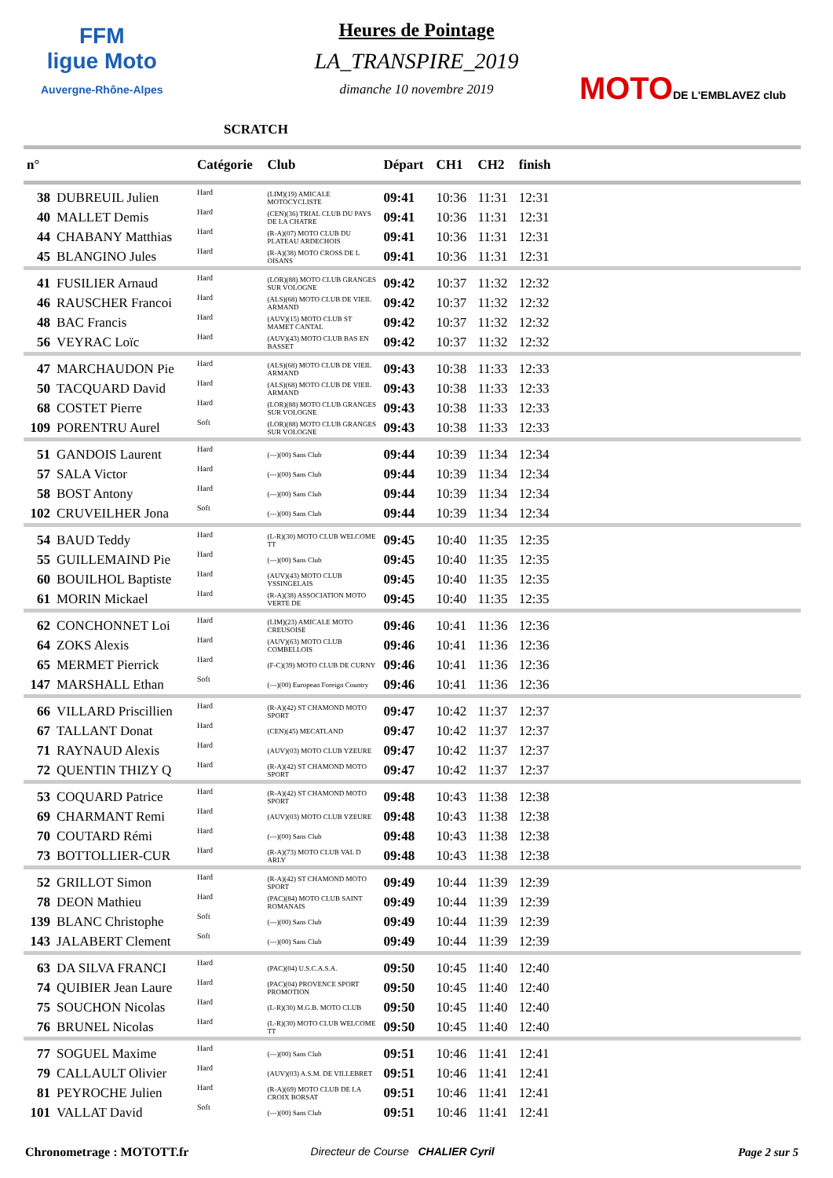FFM
ligue Moto
Auvergne-Rhône-Alpes
Heures de Pointage
LA_TRANSPIRE_2019
dimanche 10 novembre 2019
SCRATCH
MOTODE L'EMBLAVEZ club
| n° | | Catégorie | Club | Départ | CH1 | CH2 | finish | |
| --- | --- | --- | --- | --- | --- | --- | --- | --- |
| 38 | DUBREUIL Julien | Hard | (LIM)(19) AMICALE MOTOCYCLISTE | 09:41 | 10:36 | 11:31 | 12:31 | |
| 40 | MALLET Demis | Hard | (CEN)(36) TRIAL CLUB DU PAYS DE LA CHATRE | 09:41 | 10:36 | 11:31 | 12:31 | |
| 44 | CHABANY Matthias | Hard | (R-A)(07) MOTO CLUB DU PLATEAU ARDECHOIS | 09:41 | 10:36 | 11:31 | 12:31 | |
| 45 | BLANGINO Jules | Hard | (R-A)(38) MOTO CROSS DE L OISANS | 09:41 | 10:36 | 11:31 | 12:31 | |
| 41 | FUSILIER Arnaud | Hard | (LOR)(88) MOTO CLUB GRANGES SUR VOLOGNE | 09:42 | 10:37 | 11:32 | 12:32 | |
| 46 | RAUSCHER Francoi | Hard | (ALS)(68) MOTO CLUB DE VIEIL ARMAND | 09:42 | 10:37 | 11:32 | 12:32 | |
| 48 | BAC Francis | Hard | (AUV)(15) MOTO CLUB ST MAMET CANTAL | 09:42 | 10:37 | 11:32 | 12:32 | |
| 56 | VEYRAC Loïc | Hard | (AUV)(43) MOTO CLUB BAS EN BASSET | 09:42 | 10:37 | 11:32 | 12:32 | |
| 47 | MARCHAUDON Pie | Hard | (ALS)(68) MOTO CLUB DE VIEIL ARMAND | 09:43 | 10:38 | 11:33 | 12:33 | |
| 50 | TACQUARD David | Hard | (ALS)(68) MOTO CLUB DE VIEIL ARMAND | 09:43 | 10:38 | 11:33 | 12:33 | |
| 68 | COSTET Pierre | Hard | (LOR)(88) MOTO CLUB GRANGES SUR VOLOGNE | 09:43 | 10:38 | 11:33 | 12:33 | |
| 109 | PORENTRU Aurel | Soft | (LOR)(88) MOTO CLUB GRANGES SUR VOLOGNE | 09:43 | 10:38 | 11:33 | 12:33 | |
| 51 | GANDOIS Laurent | Hard | (---)(00) Sans Club | 09:44 | 10:39 | 11:34 | 12:34 | |
| 57 | SALA Victor | Hard | (---)(00) Sans Club | 09:44 | 10:39 | 11:34 | 12:34 | |
| 58 | BOST Antony | Hard | (---)(00) Sans Club | 09:44 | 10:39 | 11:34 | 12:34 | |
| 102 | CRUVEILHER Jona | Soft | (---)(00) Sans Club | 09:44 | 10:39 | 11:34 | 12:34 | |
| 54 | BAUD Teddy | Hard | (L-R)(30) MOTO CLUB WELCOME TT | 09:45 | 10:40 | 11:35 | 12:35 | |
| 55 | GUILLEMAIND Pie | Hard | (---)(00) Sans Club | 09:45 | 10:40 | 11:35 | 12:35 | |
| 60 | BOUILHOL Baptiste | Hard | (AUV)(43) MOTO CLUB YSSINGELAIS | 09:45 | 10:40 | 11:35 | 12:35 | |
| 61 | MORIN Mickael | Hard | (R-A)(38) ASSOCIATION MOTO VERTE DE | 09:45 | 10:40 | 11:35 | 12:35 | |
| 62 | CONCHONNET Loi | Hard | (LIM)(23) AMICALE MOTO CREUSOISE | 09:46 | 10:41 | 11:36 | 12:36 | |
| 64 | ZOKS Alexis | Hard | (AUV)(63) MOTO CLUB COMBELLOIS | 09:46 | 10:41 | 11:36 | 12:36 | |
| 65 | MERMET Pierrick | Hard | (F-C)(39) MOTO CLUB DE CURNY | 09:46 | 10:41 | 11:36 | 12:36 | |
| 147 | MARSHALL Ethan | Soft | (---)(00) European Foreign Country | 09:46 | 10:41 | 11:36 | 12:36 | |
| 66 | VILLARD Priscillien | Hard | (R-A)(42) ST CHAMOND MOTO SPORT | 09:47 | 10:42 | 11:37 | 12:37 | |
| 67 | TALLANT Donat | Hard | (CEN)(45) MECATLAND | 09:47 | 10:42 | 11:37 | 12:37 | |
| 71 | RAYNAUD Alexis | Hard | (AUV)(03) MOTO CLUB YZEURE | 09:47 | 10:42 | 11:37 | 12:37 | |
| 72 | QUENTIN THIZY Q | Hard | (R-A)(42) ST CHAMOND MOTO SPORT | 09:47 | 10:42 | 11:37 | 12:37 | |
| 53 | COQUARD Patrice | Hard | (R-A)(42) ST CHAMOND MOTO SPORT | 09:48 | 10:43 | 11:38 | 12:38 | |
| 69 | CHARMANT Remi | Hard | (AUV)(03) MOTO CLUB YZEURE | 09:48 | 10:43 | 11:38 | 12:38 | |
| 70 | COUTARD Rémi | Hard | (---)(00) Sans Club | 09:48 | 10:43 | 11:38 | 12:38 | |
| 73 | BOTTOLLIER-CUR | Hard | (R-A)(73) MOTO CLUB VAL D ARLY | 09:48 | 10:43 | 11:38 | 12:38 | |
| 52 | GRILLOT Simon | Hard | (R-A)(42) ST CHAMOND MOTO SPORT | 09:49 | 10:44 | 11:39 | 12:39 | |
| 78 | DEON Mathieu | Hard | (PAC)(84) MOTO CLUB SAINT ROMANAIS | 09:49 | 10:44 | 11:39 | 12:39 | |
| 139 | BLANC Christophe | Soft | (---)(00) Sans Club | 09:49 | 10:44 | 11:39 | 12:39 | |
| 143 | JALABERT Clement | Soft | (---)(00) Sans Club | 09:49 | 10:44 | 11:39 | 12:39 | |
| 63 | DA SILVA FRANCI | Hard | (PAC)(04) U.S.C.A.S.A. | 09:50 | 10:45 | 11:40 | 12:40 | |
| 74 | QUIBIER Jean Laure | Hard | (PAC)(04) PROVENCE SPORT PROMOTION | 09:50 | 10:45 | 11:40 | 12:40 | |
| 75 | SOUCHON Nicolas | Hard | (L-R)(30) M.G.B. MOTO CLUB | 09:50 | 10:45 | 11:40 | 12:40 | |
| 76 | BRUNEL Nicolas | Hard | (L-R)(30) MOTO CLUB WELCOME TT | 09:50 | 10:45 | 11:40 | 12:40 | |
| 77 | SOGUEL Maxime | Hard | (---)(00) Sans Club | 09:51 | 10:46 | 11:41 | 12:41 | |
| 79 | CALLAULT Olivier | Hard | (AUV)(03) A.S.M. DE VILLEBRET | 09:51 | 10:46 | 11:41 | 12:41 | |
| 81 | PEYROCHE Julien | Hard | (R-A)(69) MOTO CLUB DE LA CROIX BORSAT | 09:51 | 10:46 | 11:41 | 12:41 | |
| 101 | VALLAT David | Soft | (---)(00) Sans Club | 09:51 | 10:46 | 11:41 | 12:41 | |
Chronometrage : MOTOTT.fr Directeur de Course CHALIER Cyril Page 2 sur 5